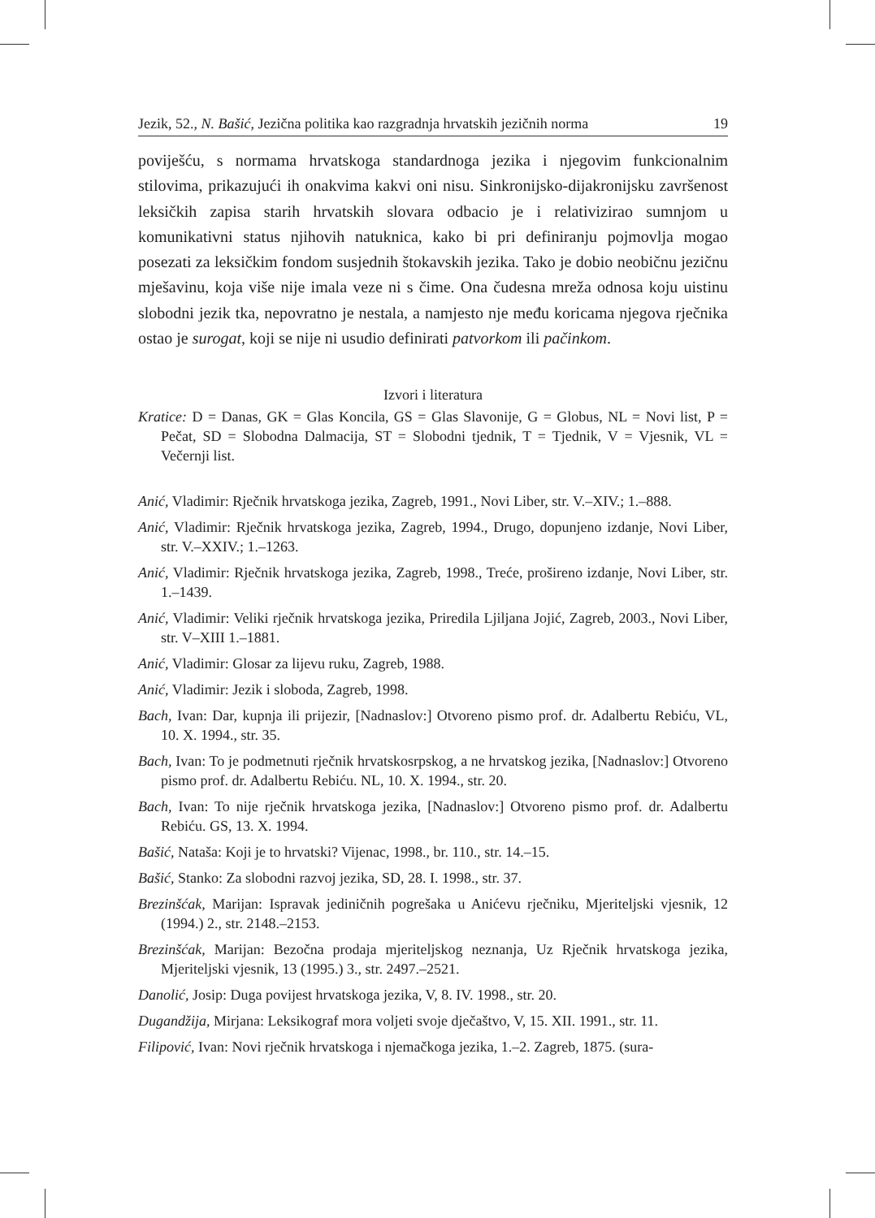Jezik, 52., N. Bašić, Jezična politika kao razgradnja hrvatskih jezičnih norma 19
poviješću, s normama hrvatskoga standardnoga jezika i njegovim funkcionalnim stilovima, prikazujući ih onakvima kakvi oni nisu. Sinkronijsko-dijakronijsku završenost leksičkih zapisa starih hrvatskih slovara odbacio je i relativizirao sumnjom u komunikativni status njihovih natuknica, kako bi pri definiranju pojmovlja mogao posezati za leksičkim fondom susjednih štokavskih jezika. Tako je dobio neobičnu jezičnu mješavinu, koja više nije imala veze ni s čime. Ona čudesna mreža odnosa koju uistinu slobodni jezik tka, nepovratno je nestala, a namjesto nje među koricama njegova rječnika ostao je surogat, koji se nije ni usudio definirati patvorkom ili pačinkom.
Izvori i literatura
Kratice: D = Danas, GK = Glas Koncila, GS = Glas Slavonije, G = Globus, NL = Novi list, P = Pečat, SD = Slobodna Dalmacija, ST = Slobodni tjednik, T = Tjednik, V = Vjesnik, VL = Večernji list.
Anić, Vladimir: Rječnik hrvatskoga jezika, Zagreb, 1991., Novi Liber, str. V.–XIV.; 1.–888.
Anić, Vladimir: Rječnik hrvatskoga jezika, Zagreb, 1994., Drugo, dopunjeno izdanje, Novi Liber, str. V.–XXIV.; 1.–1263.
Anić, Vladimir: Rječnik hrvatskoga jezika, Zagreb, 1998., Treće, prošireno izdanje, Novi Liber, str. 1.–1439.
Anić, Vladimir: Veliki rječnik hrvatskoga jezika, Priredila Ljiljana Jojić, Zagreb, 2003., Novi Liber, str. V–XIII 1.–1881.
Anić, Vladimir: Glosar za lijevu ruku, Zagreb, 1988.
Anić, Vladimir: Jezik i sloboda, Zagreb, 1998.
Bach, Ivan: Dar, kupnja ili prijezir, [Nadnaslov:] Otvoreno pismo prof. dr. Adalbertu Rebiću, VL, 10. X. 1994., str. 35.
Bach, Ivan: To je podmetnuti rječnik hrvatskosrpskog, a ne hrvatskog jezika, [Nadnaslov:] Otvoreno pismo prof. dr. Adalbertu Rebiću. NL, 10. X. 1994., str. 20.
Bach, Ivan: To nije rječnik hrvatskoga jezika, [Nadnaslov:] Otvoreno pismo prof. dr. Adalbertu Rebiću. GS, 13. X. 1994.
Bašić, Nataša: Koji je to hrvatski? Vijenac, 1998., br. 110., str. 14.–15.
Bašić, Stanko: Za slobodni razvoj jezika, SD, 28. I. 1998., str. 37.
Brezinšćak, Marijan: Ispravak jediničnih pogrešaka u Anićevu rječniku, Mjeriteljski vjesnik, 12 (1994.) 2., str. 2148.–2153.
Brezinšćak, Marijan: Bezočna prodaja mjeriteljskog neznanja, Uz Rječnik hrvatskoga jezika, Mjeriteljski vjesnik, 13 (1995.) 3., str. 2497.–2521.
Danolić, Josip: Duga povijest hrvatskoga jezika, V, 8. IV. 1998., str. 20.
Dugandžija, Mirjana: Leksikograf mora voljeti svoje dječaštvo, V, 15. XII. 1991., str. 11.
Filipović, Ivan: Novi rječnik hrvatskoga i njemačkoga jezika, 1.–2. Zagreb, 1875. (sura-